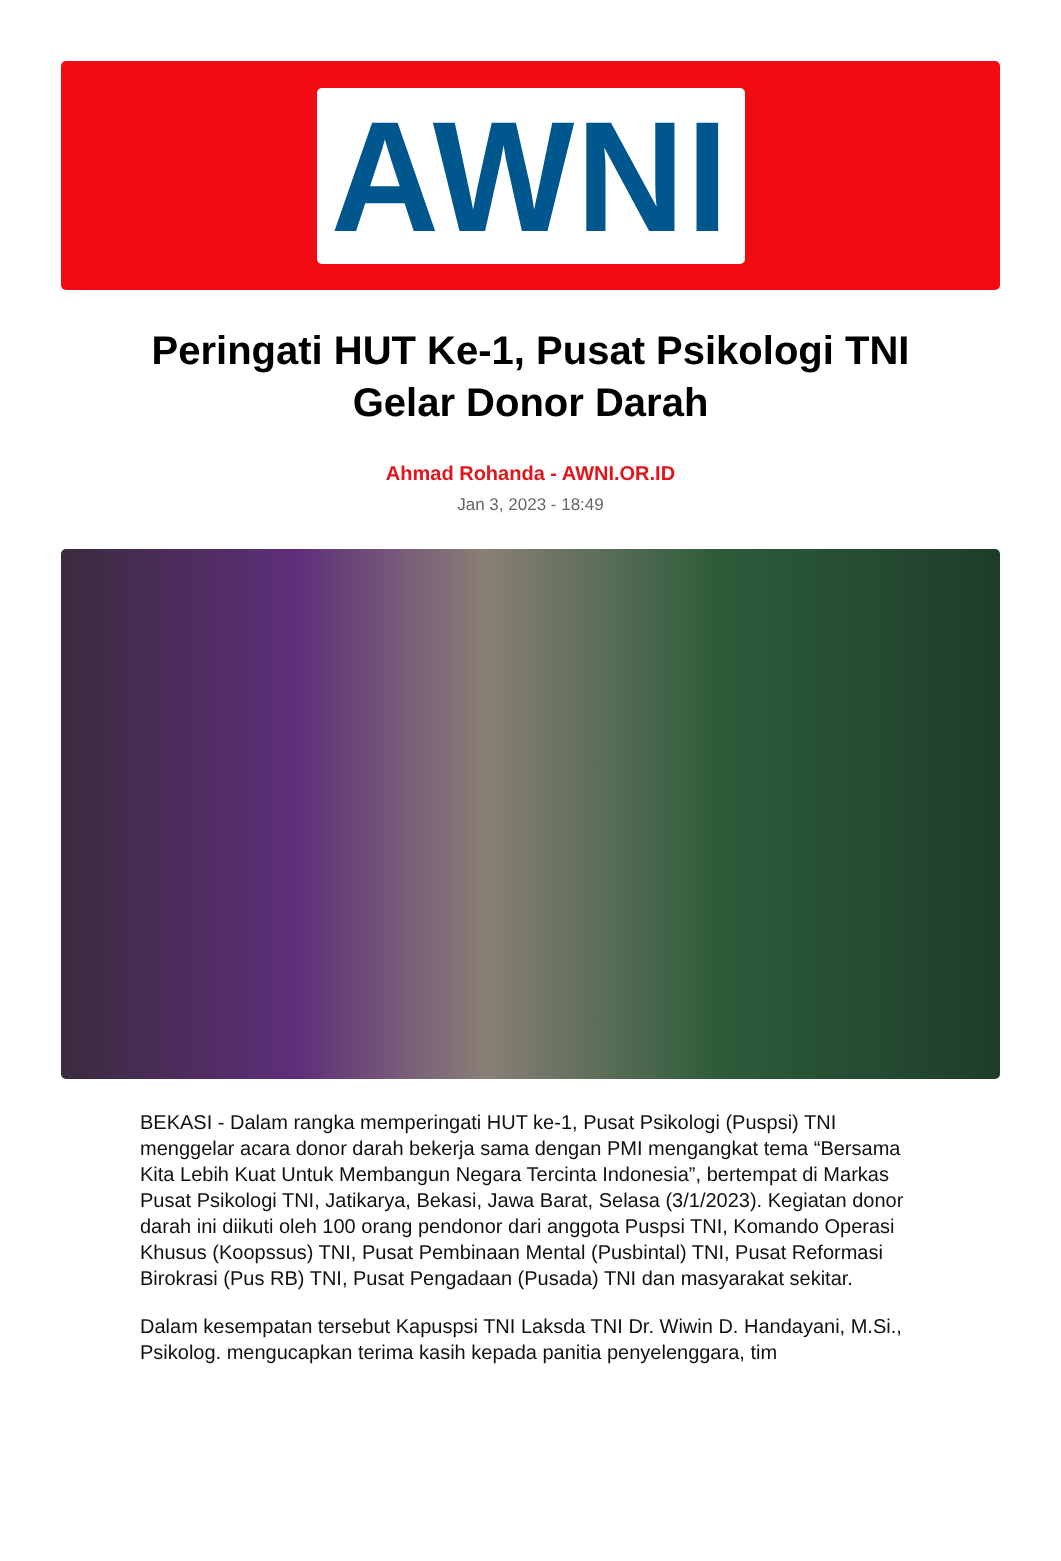AWNI
Peringati HUT Ke-1, Pusat Psikologi TNI Gelar Donor Darah
Ahmad Rohanda - AWNI.OR.ID
Jan 3, 2023 - 18:49
BEKASI - Dalam rangka memperingati HUT ke-1, Pusat Psikologi (Puspsi) TNI menggelar acara donor darah bekerja sama dengan PMI mengangkat tema “Bersama Kita Lebih Kuat Untuk Membangun Negara Tercinta Indonesia”, bertempat di Markas Pusat Psikologi TNI, Jatikarya, Bekasi, Jawa Barat, Selasa (3/1/2023). Kegiatan donor darah ini diikuti oleh 100 orang pendonor dari anggota Puspsi TNI, Komando Operasi Khusus (Koopssus) TNI, Pusat Pembinaan Mental (Pusbintal) TNI, Pusat Reformasi Birokrasi (Pus RB) TNI, Pusat Pengadaan (Pusada) TNI dan masyarakat sekitar.
Dalam kesempatan tersebut Kapuspsi TNI Laksda TNI Dr. Wiwin D. Handayani, M.Si., Psikolog. mengucapkan terima kasih kepada panitia penyelenggara, tim